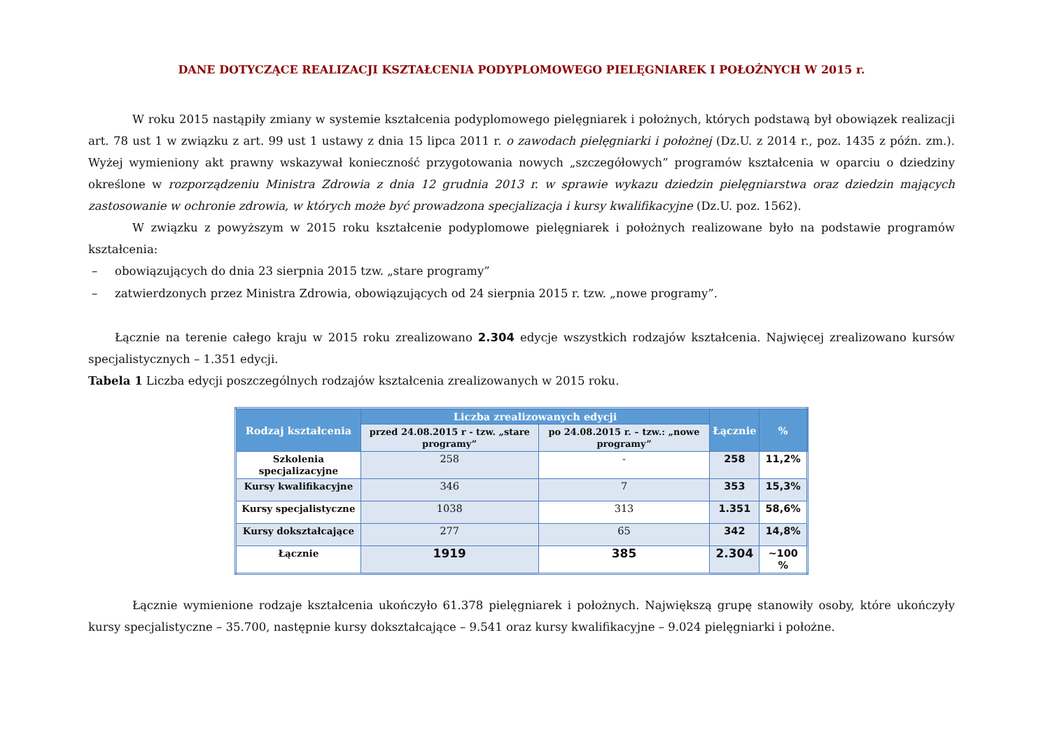DANE DOTYCZĄCE REALIZACJI KSZTAŁCENIA PODYPLOMOWEGO PIELĘGNIAREK I POŁOŻNYCH W 2015 r.
W roku 2015 nastąpiły zmiany w systemie kształcenia podyplomowego pielęgniarek i położnych, których podstawą był obowiązek realizacji art. 78 ust 1 w związku z art. 99 ust 1 ustawy z dnia 15 lipca 2011 r. o zawodach pielęgniarki i położnej (Dz.U. z 2014 r., poz. 1435 z późn. zm.). Wyżej wymieniony akt prawny wskazywał konieczność przygotowania nowych „szczegółowych” programów kształcenia w oparciu o dziedziny określone w rozporządzeniu Ministra Zdrowia z dnia 12 grudnia 2013 r. w sprawie wykazu dziedzin pielęgniarstwa oraz dziedzin mających zastosowanie w ochronie zdrowia, w których może być prowadzona specjalizacja i kursy kwalifikacyjne (Dz.U. poz. 1562).
W związku z powyższym w 2015 roku kształcenie podyplomowe pielęgniarek i położnych realizowane było na podstawie programów kształcenia:
– obowiązujących do dnia 23 sierpnia 2015 tzw. „stare programy”
– zatwierdzonych przez Ministra Zdrowia, obowiązujących od 24 sierpnia 2015 r. tzw. „nowe programy”.
Łącznie na terenie całego kraju w 2015 roku zrealizowano 2.304 edycje wszystkich rodzajów kształcenia. Najwięcej zrealizowano kursów specjalistycznych – 1.351 edycji.
Tabela 1 Liczba edycji poszczególnych rodzajów kształcenia zrealizowanych w 2015 roku.
| Rodzaj kształcenia | Liczba zrealizowanych edycji | | Łącznie | % |
| --- | --- | --- | --- | --- |
| | przed 24.08.2015 r - tzw. „stare programy” | po 24.08.2015 r. – tzw.: „nowe programy” | | |
| Szkolenia specjalizacyjne | 258 | - | 258 | 11,2% |
| Kursy kwalifikacyjne | 346 | 7 | 353 | 15,3% |
| Kursy specjalistyczne | 1038 | 313 | 1.351 | 58,6% |
| Kursy dokształcające | 277 | 65 | 342 | 14,8% |
| Łącznie | 1919 | 385 | 2.304 | ~100 % |
Łącznie wymienione rodzaje kształcenia ukończyło 61.378 pielęgniarek i położnych. Największą grupę stanowiły osoby, które ukończyły kursy specjalistyczne – 35.700, następnie kursy dokształcające – 9.541 oraz kursy kwalifikacyjne – 9.024 pielęgniarki i położne.